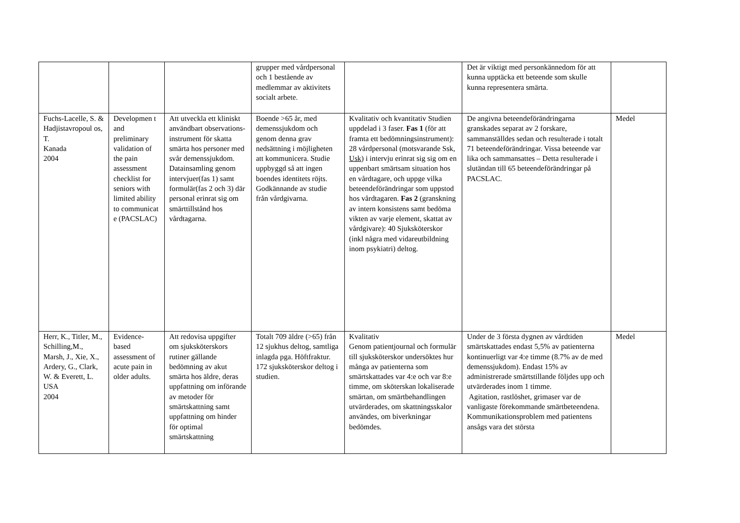| | | | grupper med vårdpersonal och 1 bestående av medlemmar av aktivitets socialt arbete. | | Det är viktigt med personkännedom för att kunna upptäcka ett beteende som skulle kunna representera smärta. | |
| Fuchs-Lacelle, S. & Hadjistavropoul os, T. Kanada 2004 | Developmen t and preliminary validation of the pain assessment checklist for seniors with limited ability to communicat e (PACSLAC) | Att utveckla ett kliniskt användbart observations-instrument för skatta smärta hos personer med svår demenssjukdom. Datainsamling genom intervjuer(fas 1) samt formulär(fas 2 och 3) där personal erinrat sig om smärttillstånd hos vårdtagarna. | Boende >65 år, med demenssjukdom och genom denna grav nedsättning i möjligheten att kommunicera. Studie uppbyggd så att ingen boendes identitets röjts. Godkännande av studie från vårdgivarna. | Kvalitativ och kvantitativ Studien uppdelad i 3 faser. Fas 1 (för att framta ett bedömningsinstrument): 28 vårdpersonal (motsvarande Ssk, Usk ) i intervju erinrat sig sig om en uppenbart smärtsam situation hos en vårdtagare, och uppge vilka beteendeförändringar som uppstod hos vårdtagaren. Fas 2 (granskning av intern konsistens samt bedöma vikten av varje element, skattat av vårdgivare): 40 Sjuksköterskor (inkl några med vidareutbildning inom psykiatri) deltog. | De angivna beteendeförändringarna granskades separat av 2 forskare, sammanställdes sedan och resulterade i totalt 71 beteendeförändringar. Vissa beteende var lika och sammansattes – Detta resulterade i slutändan till 65 beteendeförändringar på PACSLAC. | Medel |
| Herr, K., Titler, M., Schilling,M., Marsh, J., Xie, X., Ardery, G., Clark, W. & Everett, L. USA 2004 | Evidence-based assessment of acute pain in older adults. | Att redovisa uppgifter om sjuksköterskors rutiner gällande bedömning av akut smärta hos äldre, deras uppfattning om införande av metoder för smärtskattning samt uppfattning om hinder för optimal smärtskattning | Totalt 709 äldre (>65) från 12 sjukhus deltog, samtliga inlagda pga. Höftfraktur. 172 sjuksköterskor deltog i studien. | Kvalitativ Genom patientjournal och formulär till sjuksköterskor undersöktes hur många av patienterna som smärtskattades var 4:e och var 8:e timme, om sköterskan lokaliserade smärtan, om smärtbehandlingen utvärderades, om skattningsskalor användes, om biverkningar bedömdes. | Under de 3 första dygnen av vårdtiden smärtskattades endast 5,5% av patienterna kontinuerligt var 4:e timme (8.7% av de med demenssjukdom). Endast 15% av administrerade smärtstillande följdes upp och utvärderades inom 1 timme. Agitation, rastlöshet, grimaser var de vanligaste förekommande smärtbeteendena. Kommunikationsproblem med patientens ansågs vara det största | Medel |